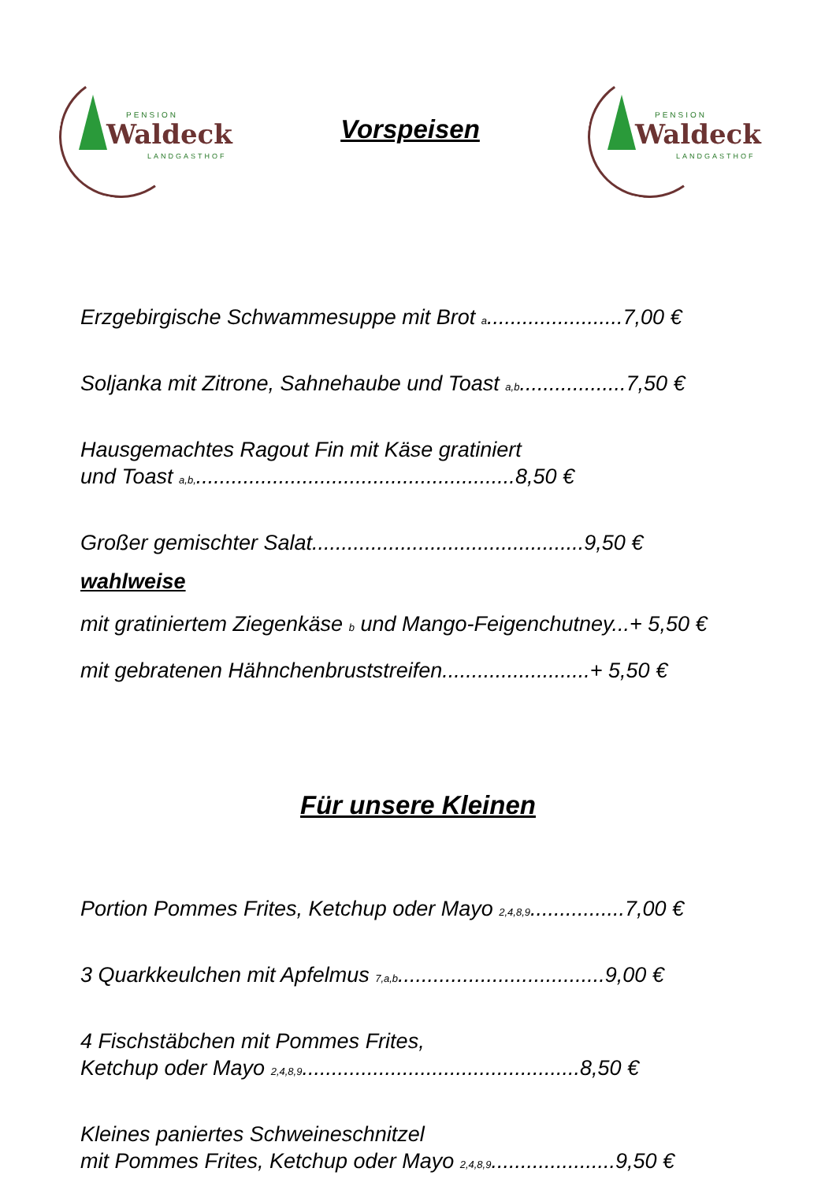PENSION
Waldeck
LANDGASTHOF
Vorspeisen
PENSION
Waldeck
LANDGASTHOF
Erzgebirgische Schwammesuppe mit Brot <sub>a</sub>.......................7,00 €
Soljanka mit Zitrone, Sahnehaube und Toast <sub>a,b</sub>..................7,50 €
Hausgemachtes Ragout Fin mit Käse gratiniert
und Toast <sub>a,b,</sub>......................................................8,50 €
Großer gemischter Salat..............................................9,50 €
wahlweise
mit gratiniertem Ziegenkäse <sub>b</sub> und Mango-Feigenchutney...+ 5,50 €
mit gebratenen Hähnchenbruststreifen.........................+ 5,50 €
Für unsere Kleinen
Portion Pommes Frites, Ketchup oder Mayo <sub>2,4,8,9</sub>................7,00 €
3 Quarkkeulchen mit Apfelmus <sub>7,a,b</sub>...................................9,00 €
4 Fischstäbchen mit Pommes Frites,
Ketchup oder Mayo <sub>2,4,8,9</sub>...............................................8,50 €
Kleines paniertes Schweineschnitzel
mit Pommes Frites, Ketchup oder Mayo <sub>2,4,8,9</sub>.....................9,50 €